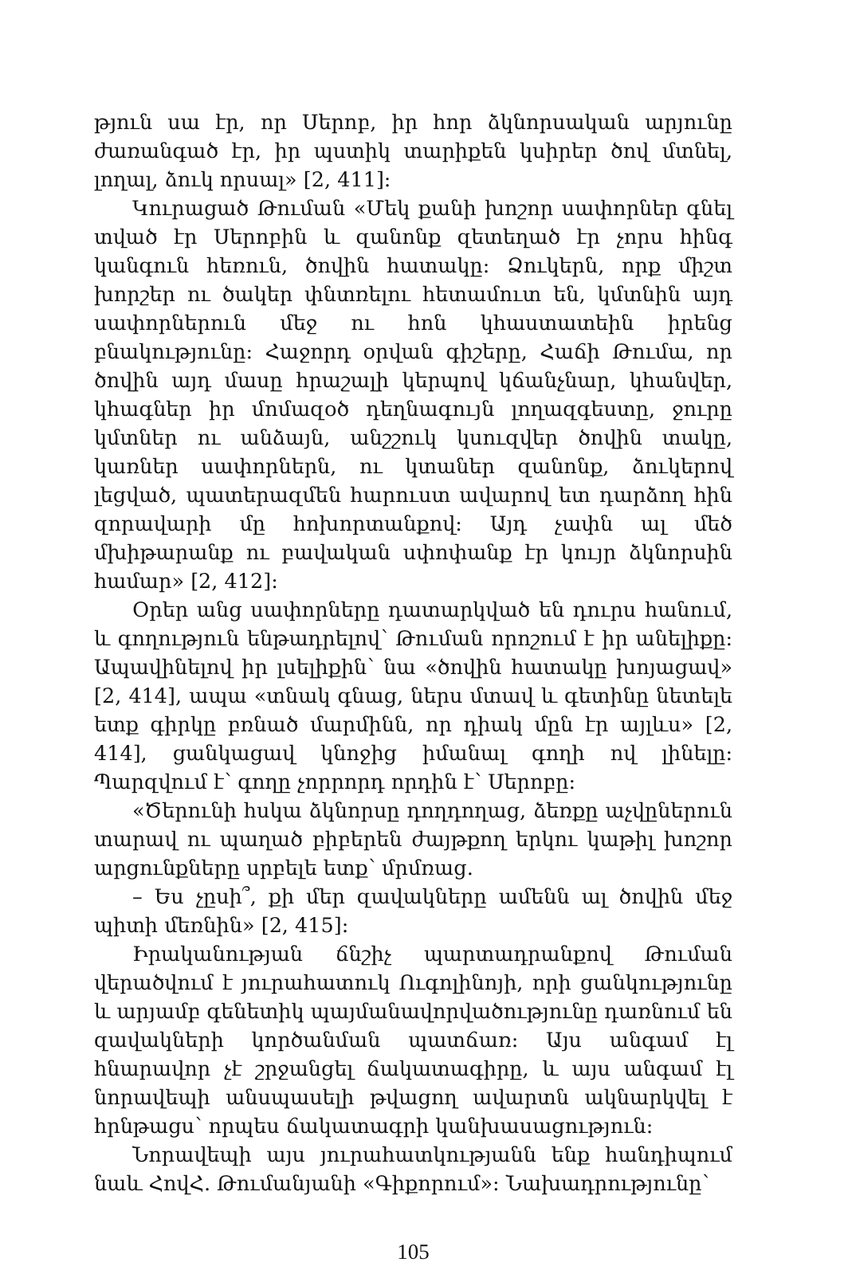թյուն սա էր, որ Սերոբ, իր հոր ձկնորսական արյունը ժառանգած էր, իր պստիկ տարիքեն կսիրեր ծով մտնել, լողալ, ձուկ որսալ» [2, 411]:
Կուրացած Թուման «Մեկ քանի խոշոր սափորներ գնել տված էր Սերոբին և զանոնք զետեղած էր չորս հինգ կանգուն հեռուն, ծովին հատակը: Ձուկերն, որք միշտ խորշեր ու ծակեր փնտռելու հետամուտ են, կմտնին այդ սափորներուն մեջ ու հոն կհաստատեին իրենց բնակությունը: Հաջորդ օրվան գիշերը, Հաճի Թումա, որ ծովին այդ մասը հրաշալի կերպով կճանչնար, կհանվեր, կհագներ իր մոմազօծ դեղնագույն լողազգեստը, ջուրը կմտներ ու անձայն, անշշուկ կսուզվեր ծովին տակը, կառներ սափորներն, ու կտաներ զանոնք, ձուկերով լեցված, պատերազմեն հարուստ ավարով ետ դարձող հին զորավարի մը հոխորտանքով: Այդ չափն ալ մեծ մխիթարանք ու բավական սփոփանք էր կույր ձկնորսին համար» [2, 412]:
Օրեր անց սափորները դատարկված են դուրս հանում, և գողություն ենթադրելով՝ Թուման որոշում է իր անելիքը: Ապավինելով իր լսելիքին՝ նա «ծովին հատակը խոյացավ» [2, 414], ապա «տնակ գնաց, ներս մտավ և գետինը նետելե ետք գիրկը բռնած մարմինն, որ դիակ մըն էր այլևս» [2, 414], ցանկացավ կնոջից իմանալ գողի ով լինելը: Պարզվում է՝ գողը չորրորդ որդին է՝ Սերոբը:
«Ծերունի հսկա ձկնորսը դողդողաց, ձեռքը աչվըներուն տարավ ու պաղած բիբերեն ժայթքող երկու կաթիլ խոշոր արցունքները սրբելե ետք՝ մրմռաց.
– Ես չըսի՞, քի մեր զավակները ամենն ալ ծովին մեջ պիտի մեռնին» [2, 415]:
Իրականության ճնշիչ պարտադրանքով Թուման վերածվում է յուրահատուկ Ուգոլինոյի, որի ցանկությունը և արյամբ գենետիկ պայմանավորվածությունը դառնում են զավակների կործանման պատճառ: Այս անգամ էլ հնարավոր չէ շրջանցել ճակատագիրը, և այս անգամ էլ նորավեպի անսպասելի թվացող ավարտն ակնարկվել է հրնթացս՝ որպես ճակատագրի կանխասացություն:
Նորավեպի այս յուրահատկությանն ենք հանդիպում նաև ՀովՀ. Թումանյանի «Գիքորում»: Նախադրությունը՝
105